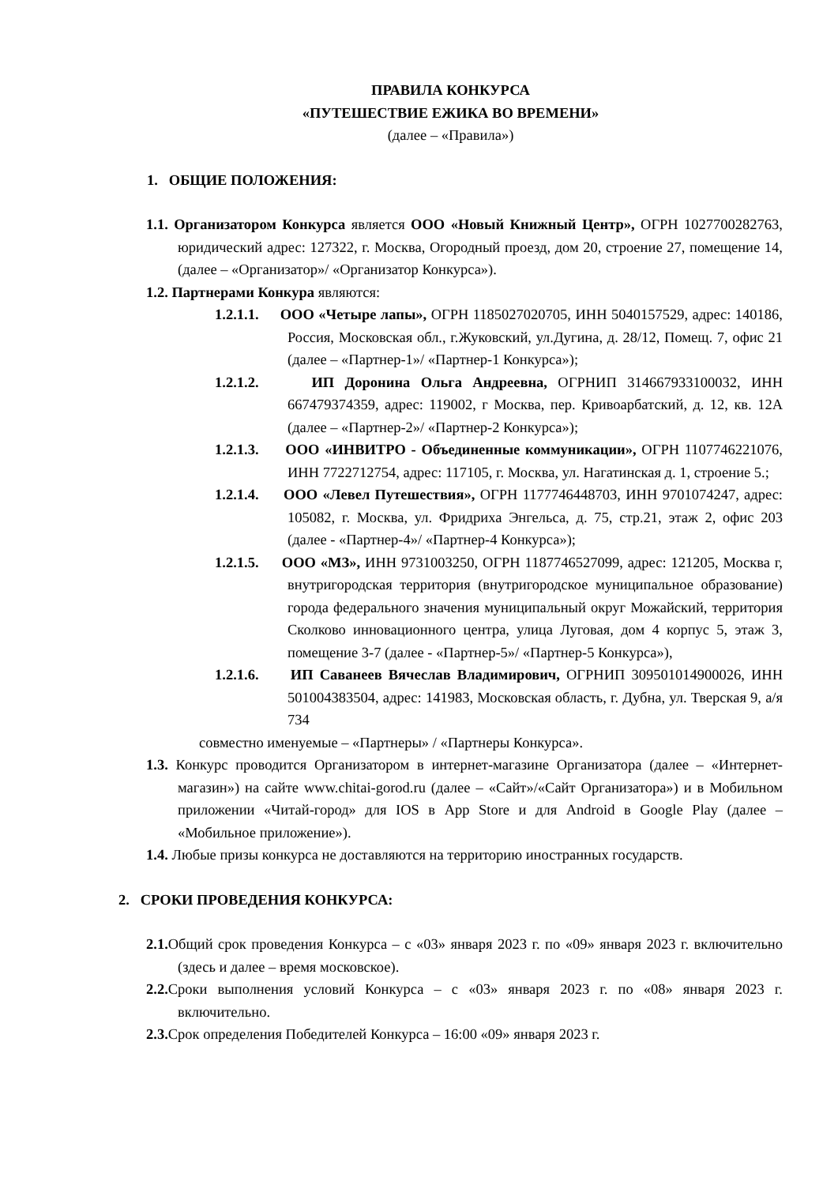ПРАВИЛА КОНКУРСА
«ПУТЕШЕСТВИЕ ЕЖИКА ВО ВРЕМЕНИ»
(далее – «Правила»)
1. ОБЩИЕ ПОЛОЖЕНИЯ:
1.1. Организатором Конкурса является ООО «Новый Книжный Центр», ОГРН 1027700282763, юридический адрес: 127322, г. Москва, Огородный проезд, дом 20, строение 27, помещение 14, (далее – «Организатор»/ «Организатор Конкурса»).
1.2. Партнерами Конкура являются:
1.2.1.1. ООО «Четыре лапы», ОГРН 1185027020705, ИНН 5040157529, адрес: 140186, Россия, Московская обл., г.Жуковский, ул.Дугина, д. 28/12, Помещ. 7, офис 21 (далее – «Партнер-1»/ «Партнер-1 Конкурса»);
1.2.1.2. ИП Доронина Ольга Андреевна, ОГРНИП 314667933100032, ИНН 667479374359, адрес: 119002, г Москва, пер. Кривоарбатский, д. 12, кв. 12А (далее – «Партнер-2»/ «Партнер-2 Конкурса»);
1.2.1.3. ООО «ИНВИТРО - Объединенные коммуникации», ОГРН 1107746221076, ИНН 7722712754, адрес: 117105, г. Москва, ул. Нагатинская д. 1, строение 5.;
1.2.1.4. ООО «Левел Путешествия», ОГРН 1177746448703, ИНН 9701074247, адрес: 105082, г. Москва, ул. Фридриха Энгельса, д. 75, стр.21, этаж 2, офис 203 (далее - «Партнер-4»/ «Партнер-4 Конкурса»);
1.2.1.5. ООО «МЗ», ИНН 9731003250, ОГРН 1187746527099, адрес: 121205, Москва г, внутригородская территория (внутригородское муниципальное образование) города федерального значения муниципальный округ Можайский, территория Сколково инновационного центра, улица Луговая, дом 4 корпус 5, этаж 3, помещение 3-7 (далее - «Партнер-5»/ «Партнер-5 Конкурса»),
1.2.1.6. ИП Саванеев Вячеслав Владимирович, ОГРНИП 309501014900026, ИНН 501004383504, адрес: 141983, Московская область, г. Дубна, ул. Тверская 9, а/я 734
совместно именуемые – «Партнеры» / «Партнеры Конкурса».
1.3. Конкурс проводится Организатором в интернет-магазине Организатора (далее – «Интернет-магазин») на сайте www.chitai-gorod.ru (далее – «Сайт»/«Сайт Организатора») и в Мобильном приложении «Читай-город» для IOS в App Store и для Android в Google Play (далее – «Мобильное приложение»).
1.4. Любые призы конкурса не доставляются на территорию иностранных государств.
2. СРОКИ ПРОВЕДЕНИЯ КОНКУРСА:
2.1. Общий срок проведения Конкурса – с «03» января 2023 г. по «09» января 2023 г. включительно (здесь и далее – время московское).
2.2. Сроки выполнения условий Конкурса – с «03» января 2023 г. по «08» января 2023 г. включительно.
2.3. Срок определения Победителей Конкурса – 16:00 «09» января 2023 г.